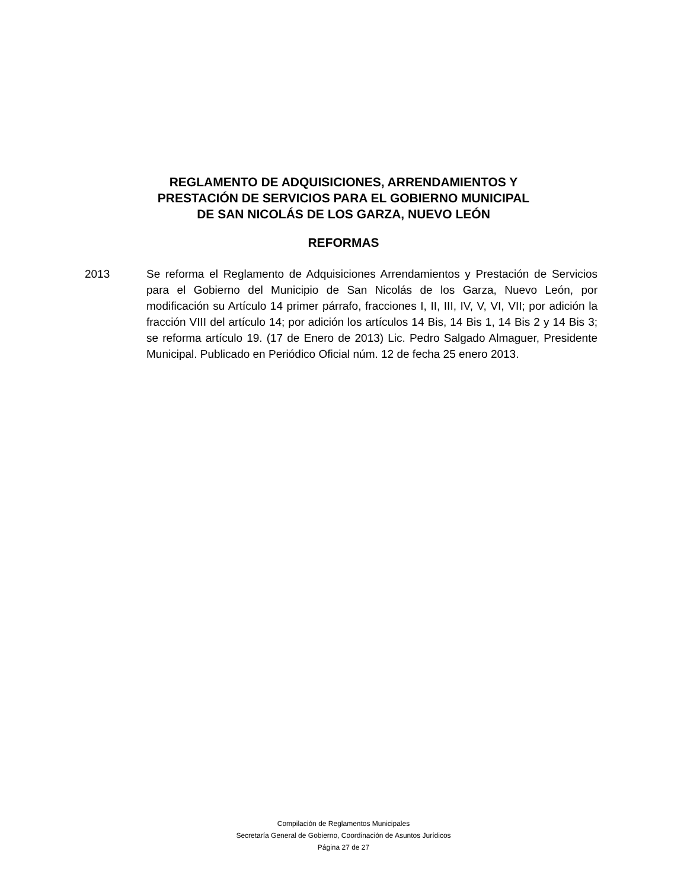REGLAMENTO DE ADQUISICIONES, ARRENDAMIENTOS Y
PRESTACIÓN DE SERVICIOS PARA EL GOBIERNO MUNICIPAL
DE SAN NICOLÁS DE LOS GARZA, NUEVO LEÓN
REFORMAS
2013 Se reforma el Reglamento de Adquisiciones Arrendamientos y Prestación de Servicios para el Gobierno del Municipio de San Nicolás de los Garza, Nuevo León, por modificación su Artículo 14 primer párrafo, fracciones I, II, III, IV, V, VI, VII; por adición la fracción VIII del artículo 14; por adición los artículos 14 Bis, 14 Bis 1, 14 Bis 2 y 14 Bis 3; se reforma artículo 19. (17 de Enero de 2013) Lic. Pedro Salgado Almaguer, Presidente Municipal. Publicado en Periódico Oficial núm. 12 de fecha 25 enero 2013.
Compilación de Reglamentos Municipales
Secretaría General de Gobierno, Coordinación de Asuntos Jurídicos
Página 27 de 27